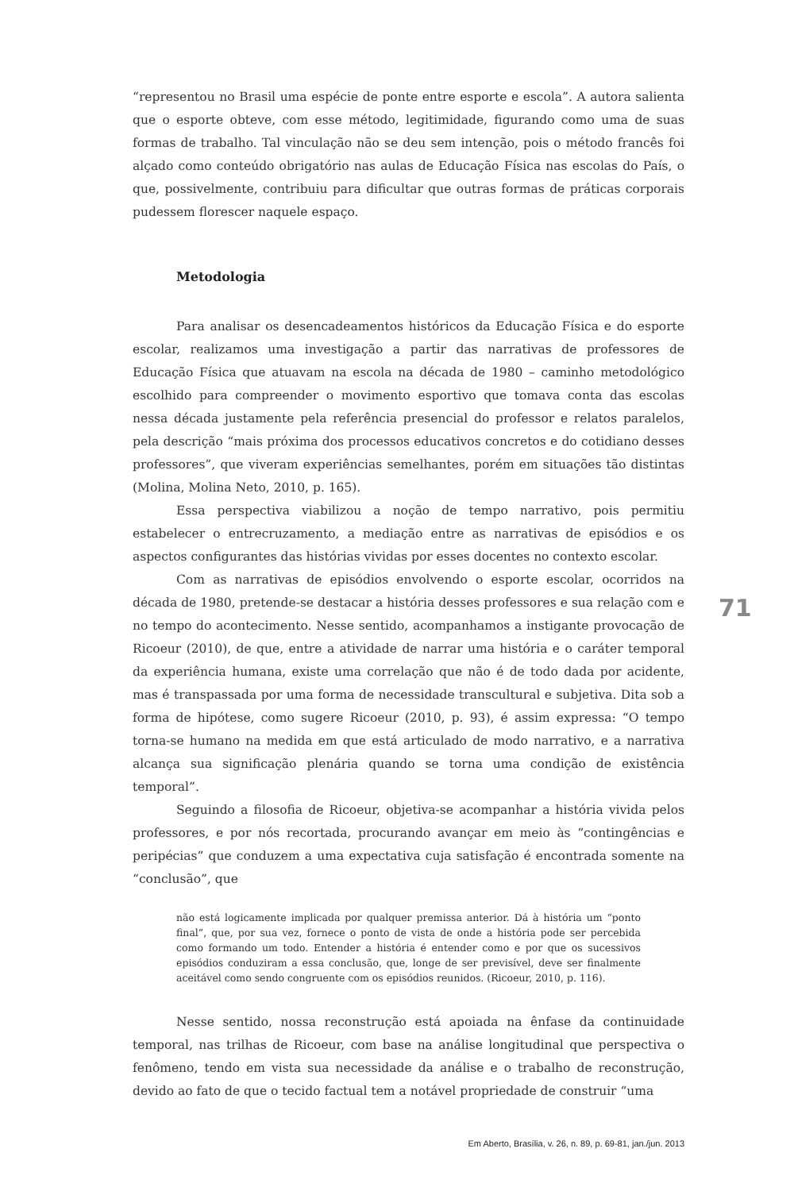“representou no Brasil uma espécie de ponte entre esporte e escola”. A autora salienta que o esporte obteve, com esse método, legitimidade, figurando como uma de suas formas de trabalho. Tal vinculação não se deu sem intenção, pois o método francês foi alçado como conteúdo obrigatório nas aulas de Educação Física nas escolas do País, o que, possivelmente, contribuiu para dificultar que outras formas de práticas corporais pudessem florescer naquele espaço.
Metodologia
Para analisar os desencadeamentos históricos da Educação Física e do esporte escolar, realizamos uma investigação a partir das narrativas de professores de Educação Física que atuavam na escola na década de 1980 – caminho metodológico escolhido para compreender o movimento esportivo que tomava conta das escolas nessa década justamente pela referência presencial do professor e relatos paralelos, pela descrição “mais próxima dos processos educativos concretos e do cotidiano desses professores”, que viveram experiências semelhantes, porém em situações tão distintas (Molina, Molina Neto, 2010, p. 165).
Essa perspectiva viabilizou a noção de tempo narrativo, pois permitiu estabelecer o entrecruzamento, a mediação entre as narrativas de episódios e os aspectos configurantes das histórias vividas por esses docentes no contexto escolar.
Com as narrativas de episódios envolvendo o esporte escolar, ocorridos na década de 1980, pretende-se destacar a história desses professores e sua relação com e no tempo do acontecimento. Nesse sentido, acompanhamos a instigante provocação de Ricoeur (2010), de que, entre a atividade de narrar uma história e o caráter temporal da experiência humana, existe uma correlação que não é de todo dada por acidente, mas é transpassada por uma forma de necessidade transcultural e subjetiva. Dita sob a forma de hipótese, como sugere Ricoeur (2010, p. 93), é assim expressa: “O tempo torna-se humano na medida em que está articulado de modo narrativo, e a narrativa alcança sua significação plenária quando se torna uma condição de existência temporal”.
Seguindo a filosofia de Ricoeur, objetiva-se acompanhar a história vivida pelos professores, e por nós recortada, procurando avançar em meio às “contingências e peripécias” que conduzem a uma expectativa cuja satisfação é encontrada somente na “conclusão”, que
não está logicamente implicada por qualquer premissa anterior. Dá à história um “ponto final”, que, por sua vez, fornece o ponto de vista de onde a história pode ser percebida como formando um todo. Entender a história é entender como e por que os sucessivos episódios conduziram a essa conclusão, que, longe de ser previsível, deve ser finalmente aceitável como sendo congruente com os episódios reunidos. (Ricoeur, 2010, p. 116).
Nesse sentido, nossa reconstrução está apoiada na ênfase da continuidade temporal, nas trilhas de Ricoeur, com base na análise longitudinal que perspectiva o fenômeno, tendo em vista sua necessidade da análise e o trabalho de reconstrução, devido ao fato de que o tecido factual tem a notável propriedade de construir “uma
71
Em Aberto, Brasília, v. 26, n. 89, p. 69-81, jan./jun. 2013